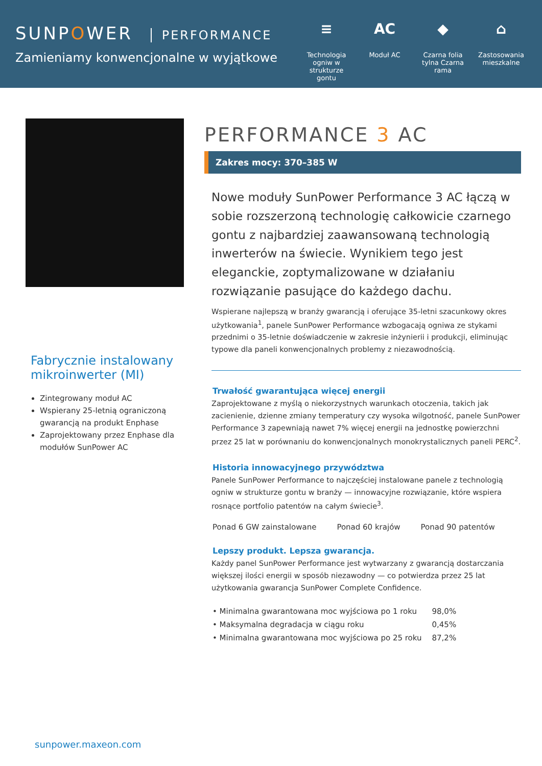SUNPOWER PERFORMANCE
Zamieniamy konwencjonalne w wyjątkowe
≡
Technologia ogniw w strukturze gontu
AC
Moduł AC
◆
Czarna folia tylna Czarna rama
⌂
Zastosowania mieszkalne
Fabrycznie instalowany mikroinwerter (MI)
Zintegrowany moduł AC
Wspierany 25-letnią ograniczoną gwarancją na produkt Enphase
Zaprojektowany przez Enphase dla modułów SunPower AC
PERFORMANCE 3 AC
Zakres mocy: 370–385 W
Nowe moduły SunPower Performance 3 AC łączą w sobie rozszerzoną technologię całkowicie czarnego gontu z najbardziej zaawansowaną technologią inwerterów na świecie. Wynikiem tego jest eleganckie, zoptymalizowane w działaniu rozwiązanie pasujące do każdego dachu.
Wspierane najlepszą w branży gwarancją i oferujące 35-letni szacunkowy okres użytkowania<sup>1</sup>, panele SunPower Performance wzbogacają ogniwa ze stykami przednimi o 35-letnie doświadczenie w zakresie inżynierii i produkcji, eliminując typowe dla paneli konwencjonalnych problemy z niezawodnością.
Trwałość gwarantująca więcej energii
Zaprojektowane z myślą o niekorzystnych warunkach otoczenia, takich jak zacienienie, dzienne zmiany temperatury czy wysoka wilgotność, panele SunPower Performance 3 zapewniają nawet 7% więcej energii na jednostkę powierzchni przez 25 lat w porównaniu do konwencjonalnych monokrystalicznych paneli PERC<sup>2</sup>.
Historia innowacyjnego przywództwa
Panele SunPower Performance to najczęściej instalowane panele z technologią ogniw w strukturze gontu w branży — innowacyjne rozwiązanie, które wspiera rosnące portfolio patentów na całym świecie<sup>3</sup>.
Ponad 6 GW zainstalowane Ponad 60 krajów Ponad 90 patentów
Lepszy produkt. Lepsza gwarancja.
Każdy panel SunPower Performance jest wytwarzany z gwarancją dostarczania większej ilości energii w sposób niezawodny — co potwierdza przez 25 lat użytkowania gwarancja SunPower Complete Confidence.
| • Minimalna gwarantowana moc wyjściowa po 1 roku | 98,0% |
| • Maksymalna degradacja w ciągu roku | 0,45% |
| • Minimalna gwarantowana moc wyjściowa po 25 roku | 87,2% |
sunpower.maxeon.com